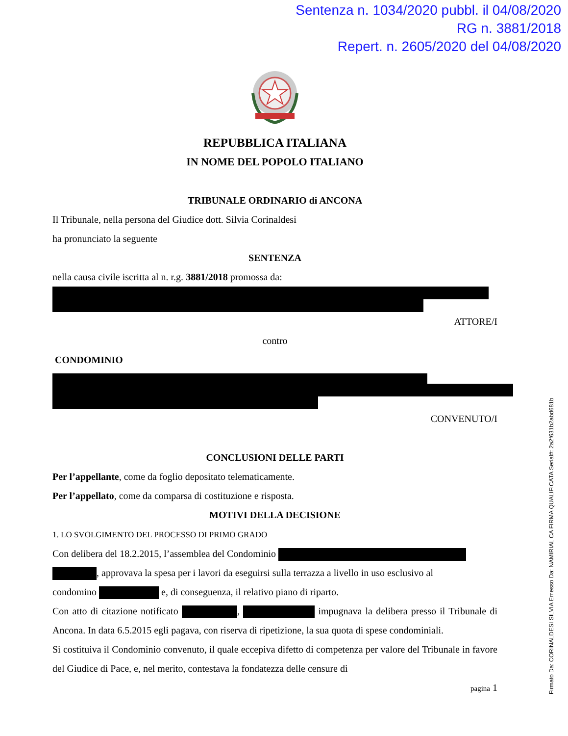Sentenza n. 1034/2020 pubbl. il 04/08/2020
RG n. 3881/2018
Repert. n. 2605/2020 del 04/08/2020
REPUBBLICA ITALIANA
IN NOME DEL POPOLO ITALIANO
TRIBUNALE ORDINARIO di ANCONA
Il Tribunale, nella persona del Giudice dott. Silvia Corinaldesi
ha pronunciato la seguente
SENTENZA
nella causa civile iscritta al n. r.g. 3881/2018 promossa da:
ATTORE/I
contro
CONDOMINIO
CONVENUTO/I
CONCLUSIONI DELLE PARTI
Per l’appellante, come da foglio depositato telematicamente.
Per l’appellato, come da comparsa di costituzione e risposta.
MOTIVI DELLA DECISIONE
1. L O SVOLGIMENTO DEL PROCESSO DI PRIMO GRADO
Con delibera del 18.2.2015, l’assemblea del Condominio
, approvava la spesa per i lavori da eseguirsi sulla terrazza a livello in uso esclusivo al
condomino e, di conseguenza, il relativo piano di riparto.
Con atto di citazione notificato , impugnava la delibera presso il Tribunale di Ancona. In data 6.5.2015 egli pagava, con riserva di ripetizione, la sua quota di spese condominiali.
Si costituiva il Condominio convenuto, il quale eccepiva difetto di competenza per valore del Tribunale in favore del Giudice di Pace, e, nel merito, contestava la fondatezza delle censure di
pagina 1
Firmato Da: CORINALDESI SILVIA Emesso Da: NAMIRIAL CA FIRMA QUALIFICATA Serial#: 2a2f631b2abd681b